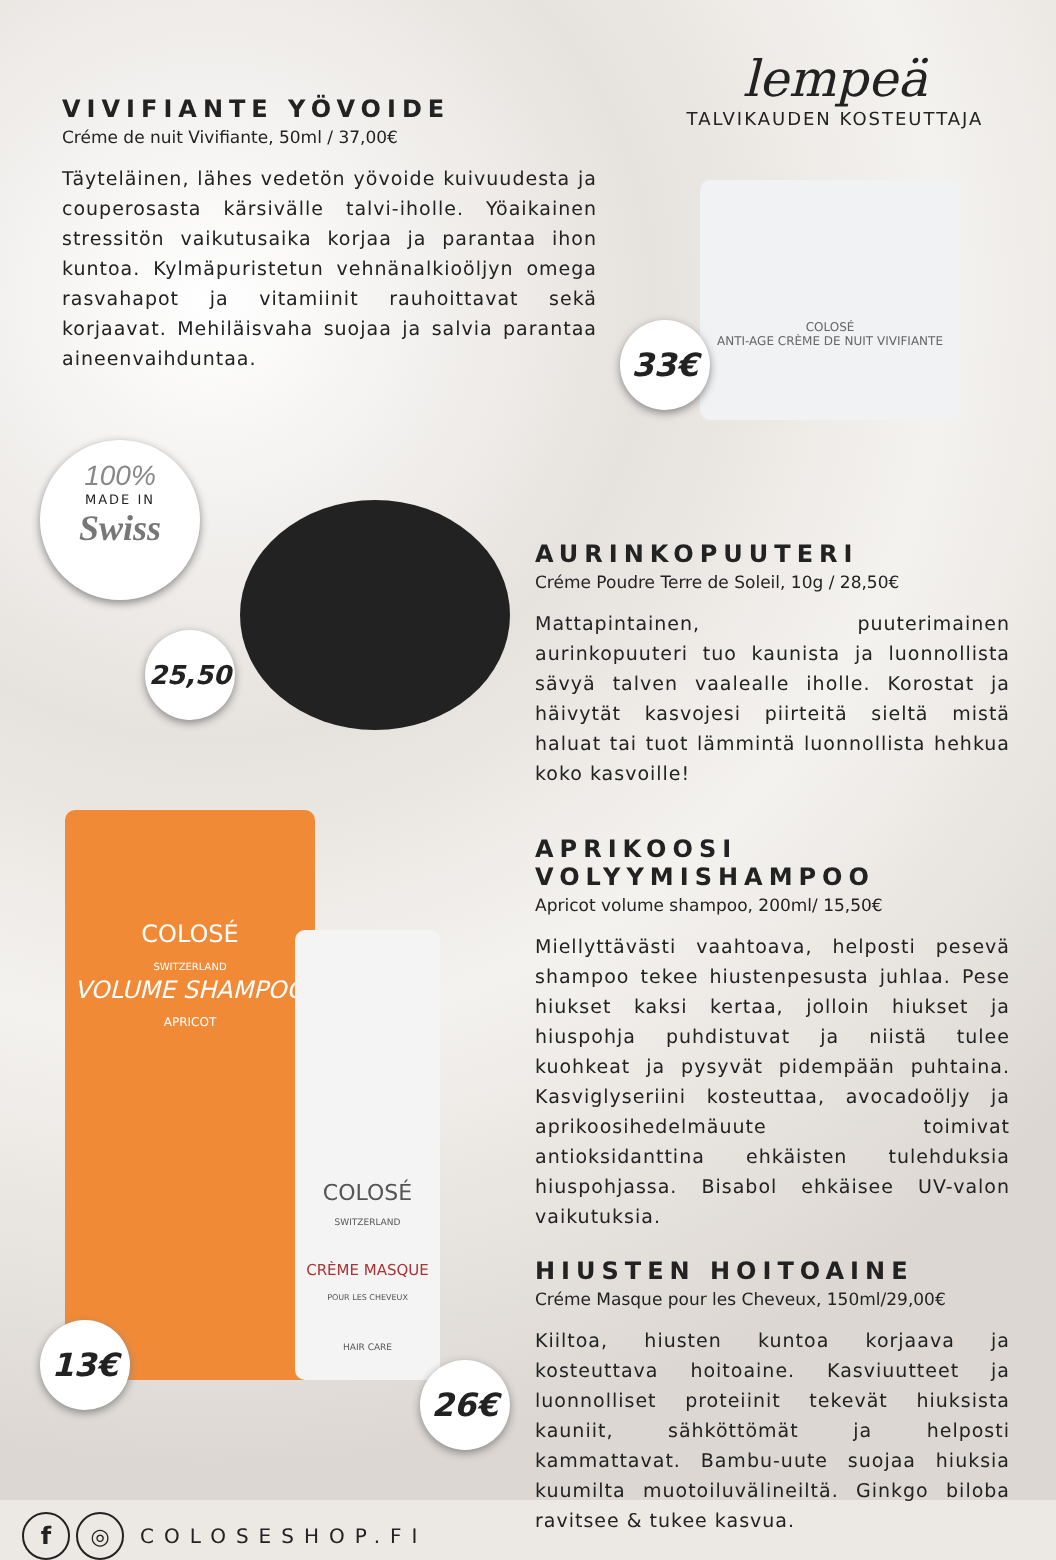VIVIFIANTE YÖVOIDE
Créme de nuit Vivifiante, 50ml / 37,00€
Täyteläinen, lähes vedetön yövoide kuivuudesta ja couperosasta kärsivälle talvi-iholle. Yöaikainen stressitön vaikutusaika korjaa ja parantaa ihon kuntoa. Kylmäpuristetun vehnänalkioöljyn omega rasvahapot ja vitamiinit rauhoittavat sekä korjaavat. Mehiläisvaha suojaa ja salvia parantaa aineenvaihduntaa.
lempeä
TALVIKAUDEN KOSTEUTTAJA
COLOSÉ
ANTI-AGE CRÈME DE NUIT VIVIFIANTE
33€
100%
MADE IN
Swiss
25,50
AURINKOPUUTERI
Créme Poudre Terre de Soleil, 10g / 28,50€
Mattapintainen, puuterimainen aurinkopuuteri tuo kaunista ja luonnollista sävyä talven vaalealle iholle. Korostat ja häivytät kasvojesi piirteitä sieltä mistä haluat tai tuot lämmintä luonnollista hehkua koko kasvoille!
APRIKOOSI VOLYYMISHAMPOO
Apricot volume shampoo, 200ml/ 15,50€
Miellyttävästi vaahtoava, helposti pesevä shampoo tekee hiustenpesusta juhlaa. Pese hiukset kaksi kertaa, jolloin hiukset ja hiuspohja puhdistuvat ja niistä tulee kuohkeat ja pysyvät pidempään puhtaina. Kasviglyseriini kosteuttaa, avocadoöljy ja aprikoosihedelmäuute toimivat antioksidanttina ehkäisten tulehduksia hiuspohjassa. Bisabol ehkäisee UV-valon vaikutuksia.
HIUSTEN HOITOAINE
Créme Masque pour les Cheveux, 150ml/29,00€
Kiiltoa, hiusten kuntoa korjaava ja kosteuttava hoitoaine. Kasviuutteet ja luonnolliset proteiinit tekevät hiuksista kauniit, sähköttömät ja helposti kammattavat. Bambu-uute suojaa hiuksia kuumilta muotoiluvälineiltä. Ginkgo biloba ravitsee & tukee kasvua.
COLOSÉ
SWITZERLAND
VOLUME SHAMPOO
APRICOT
13€
COLOSÉ
SWITZERLAND
CRÈME MASQUE
POUR LES CHEVEUX
HAIR CARE
26€
f ◎ COLOSESHOP.FI